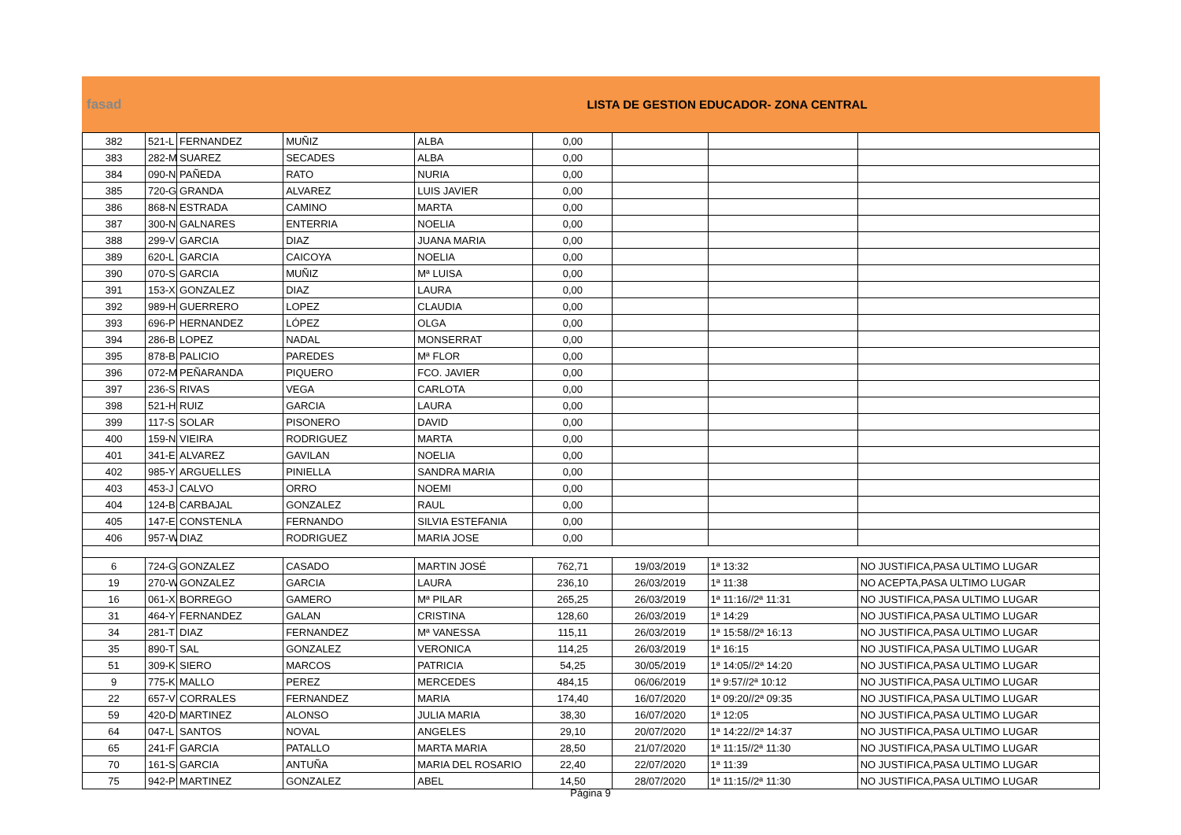fasad
LISTA DE GESTION EDUCADOR- ZONA CENTRAL
| 382 | 521-L | FERNANDEZ | MUÑIZ | ALBA | 0,00 | | | |
| 383 | 282-M | SUAREZ | SECADES | ALBA | 0,00 | | | |
| 384 | 090-N | PAÑEDA | RATO | NURIA | 0,00 | | | |
| 385 | 720-G | GRANDA | ALVAREZ | LUIS JAVIER | 0,00 | | | |
| 386 | 868-N | ESTRADA | CAMINO | MARTA | 0,00 | | | |
| 387 | 300-N | GALNARES | ENTERRIA | NOELIA | 0,00 | | | |
| 388 | 299-V | GARCIA | DIAZ | JUANA MARIA | 0,00 | | | |
| 389 | 620-L | GARCIA | CAICOYA | NOELIA | 0,00 | | | |
| 390 | 070-S | GARCIA | MUÑIZ | Mª LUISA | 0,00 | | | |
| 391 | 153-X | GONZALEZ | DIAZ | LAURA | 0,00 | | | |
| 392 | 989-H | GUERRERO | LOPEZ | CLAUDIA | 0,00 | | | |
| 393 | 696-P | HERNANDEZ | LÓPEZ | OLGA | 0,00 | | | |
| 394 | 286-B | LOPEZ | NADAL | MONSERRAT | 0,00 | | | |
| 395 | 878-B | PALICIO | PAREDES | Mª FLOR | 0,00 | | | |
| 396 | 072-M | PEÑARANDA | PIQUERO | FCO. JAVIER | 0,00 | | | |
| 397 | 236-S | RIVAS | VEGA | CARLOTA | 0,00 | | | |
| 398 | 521-H | RUIZ | GARCIA | LAURA | 0,00 | | | |
| 399 | 117-S | SOLAR | PISONERO | DAVID | 0,00 | | | |
| 400 | 159-N | VIEIRA | RODRIGUEZ | MARTA | 0,00 | | | |
| 401 | 341-E | ALVAREZ | GAVILAN | NOELIA | 0,00 | | | |
| 402 | 985-Y | ARGUELLES | PINIELLA | SANDRA MARIA | 0,00 | | | |
| 403 | 453-J | CALVO | ORRO | NOEMI | 0,00 | | | |
| 404 | 124-B | CARBAJAL | GONZALEZ | RAUL | 0,00 | | | |
| 405 | 147-E | CONSTENLA | FERNANDO | SILVIA ESTEFANIA | 0,00 | | | |
| 406 | 957-W | DIAZ | RODRIGUEZ | MARIA JOSE | 0,00 | | | |
| 6 | 724-G | GONZALEZ | CASADO | MARTIN JOSÉ | 762,71 | 19/03/2019 | 1ª 13:32 | NO JUSTIFICA,PASA ULTIMO LUGAR |
| 19 | 270-W | GONZALEZ | GARCIA | LAURA | 236,10 | 26/03/2019 | 1ª 11:38 | NO ACEPTA,PASA ULTIMO LUGAR |
| 16 | 061-X | BORREGO | GAMERO | Mª PILAR | 265,25 | 26/03/2019 | 1ª 11:16//2ª 11:31 | NO JUSTIFICA,PASA ULTIMO LUGAR |
| 31 | 464-Y | FERNANDEZ | GALAN | CRISTINA | 128,60 | 26/03/2019 | 1ª 14:29 | NO JUSTIFICA,PASA ULTIMO LUGAR |
| 34 | 281-T | DIAZ | FERNANDEZ | Mª VANESSA | 115,11 | 26/03/2019 | 1ª 15:58//2ª 16:13 | NO JUSTIFICA,PASA ULTIMO LUGAR |
| 35 | 890-T | SAL | GONZALEZ | VERONICA | 114,25 | 26/03/2019 | 1ª 16:15 | NO JUSTIFICA,PASA ULTIMO LUGAR |
| 51 | 309-K | SIERO | MARCOS | PATRICIA | 54,25 | 30/05/2019 | 1ª 14:05//2ª 14:20 | NO JUSTIFICA,PASA ULTIMO LUGAR |
| 9 | 775-K | MALLO | PEREZ | MERCEDES | 484,15 | 06/06/2019 | 1ª 9:57//2ª 10:12 | NO JUSTIFICA,PASA ULTIMO LUGAR |
| 22 | 657-V | CORRALES | FERNANDEZ | MARIA | 174,40 | 16/07/2020 | 1ª 09:20//2ª 09:35 | NO JUSTIFICA,PASA ULTIMO LUGAR |
| 59 | 420-D | MARTINEZ | ALONSO | JULIA MARIA | 38,30 | 16/07/2020 | 1ª 12:05 | NO JUSTIFICA,PASA ULTIMO LUGAR |
| 64 | 047-L | SANTOS | NOVAL | ANGELES | 29,10 | 20/07/2020 | 1ª 14:22//2ª 14:37 | NO JUSTIFICA,PASA ULTIMO LUGAR |
| 65 | 241-F | GARCIA | PATALLO | MARTA MARIA | 28,50 | 21/07/2020 | 1ª 11:15//2ª 11:30 | NO JUSTIFICA,PASA ULTIMO LUGAR |
| 70 | 161-S | GARCIA | ANTUÑA | MARIA DEL ROSARIO | 22,40 | 22/07/2020 | 1ª 11:39 | NO JUSTIFICA,PASA ULTIMO LUGAR |
| 75 | 942-P | MARTINEZ | GONZALEZ | ABEL | 14,50 | 28/07/2020 | 1ª 11:15//2ª 11:30 | NO JUSTIFICA,PASA ULTIMO LUGAR |
Página 9